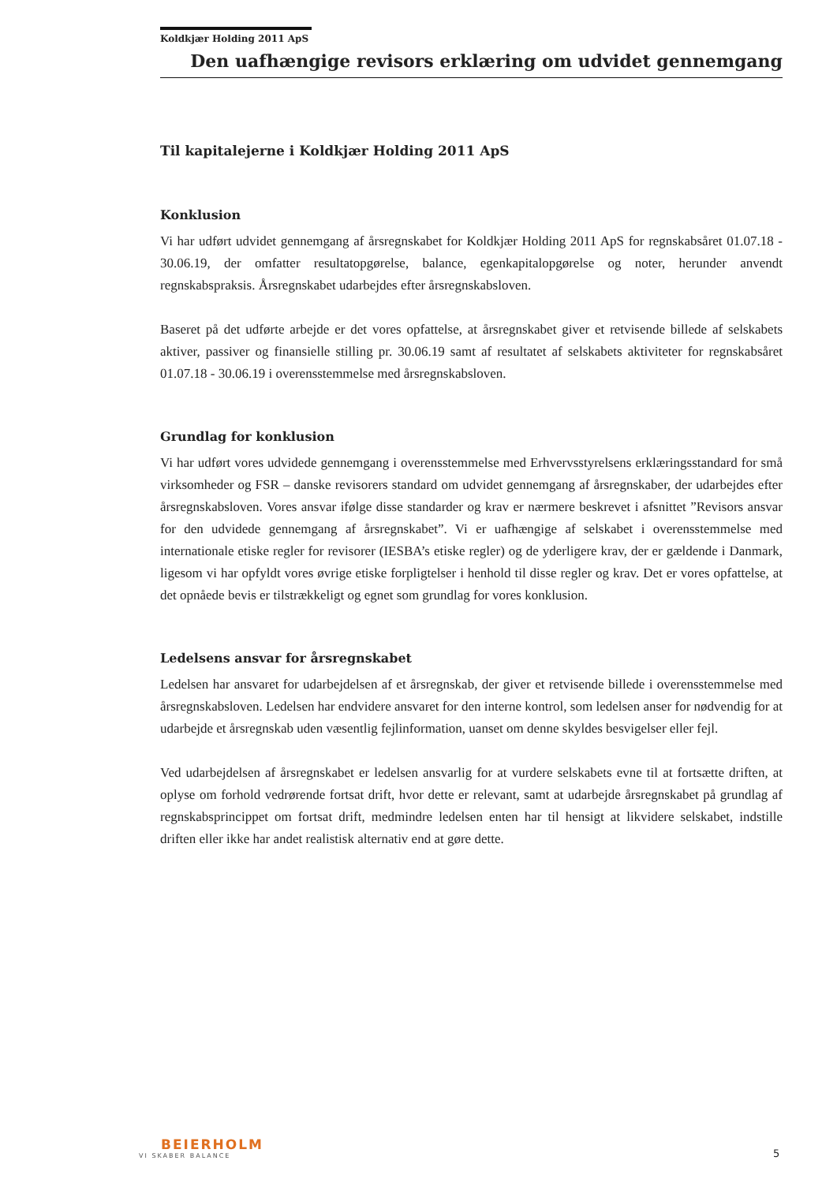Koldkjær Holding 2011 ApS
Den uafhængige revisors erklæring om udvidet gennemgang
Til kapitalejerne i Koldkjær Holding 2011 ApS
Konklusion
Vi har udført udvidet gennemgang af årsregnskabet for Koldkjær Holding 2011 ApS for regnskabsåret 01.07.18 - 30.06.19, der omfatter resultatopgørelse, balance, egenkapitalopgørelse og noter, herunder anvendt regnskabspraksis. Årsregnskabet udarbejdes efter årsregnskabsloven.
Baseret på det udførte arbejde er det vores opfattelse, at årsregnskabet giver et retvisende billede af selskabets aktiver, passiver og finansielle stilling pr. 30.06.19 samt af resultatet af selskabets aktiviteter for regnskabsåret 01.07.18 - 30.06.19 i overensstemmelse med årsregnskabsloven.
Grundlag for konklusion
Vi har udført vores udvidede gennemgang i overensstemmelse med Erhvervsstyrelsens erklæringsstandard for små virksomheder og FSR – danske revisorers standard om udvidet gennemgang af årsregnskaber, der udarbejdes efter årsregnskabsloven. Vores ansvar ifølge disse standarder og krav er nærmere beskrevet i afsnittet ”Revisors ansvar for den udvidede gennemgang af årsregnskabet”. Vi er uafhængige af selskabet i overensstemmelse med internationale etiske regler for revisorer (IESBA’s etiske regler) og de yderligere krav, der er gældende i Danmark, ligesom vi har opfyldt vores øvrige etiske forpligtelser i henhold til disse regler og krav. Det er vores opfattelse, at det opnåede bevis er tilstrækkeligt og egnet som grundlag for vores konklusion.
Ledelsens ansvar for årsregnskabet
Ledelsen har ansvaret for udarbejdelsen af et årsregnskab, der giver et retvisende billede i overensstemmelse med årsregnskabsloven. Ledelsen har endvidere ansvaret for den interne kontrol, som ledelsen anser for nødvendig for at udarbejde et årsregnskab uden væsentlig fejlinformation, uanset om denne skyldes besvigelser eller fejl.
Ved udarbejdelsen af årsregnskabet er ledelsen ansvarlig for at vurdere selskabets evne til at fortsætte driften, at oplyse om forhold vedrørende fortsat drift, hvor dette er relevant, samt at udarbejde årsregnskabet på grundlag af regnskabsprincippet om fortsat drift, medmindre ledelsen enten har til hensigt at likvidere selskabet, indstille driften eller ikke har andet realistisk alternativ end at gøre dette.
BEIERHOLM
VI SKABER BALANCE
5